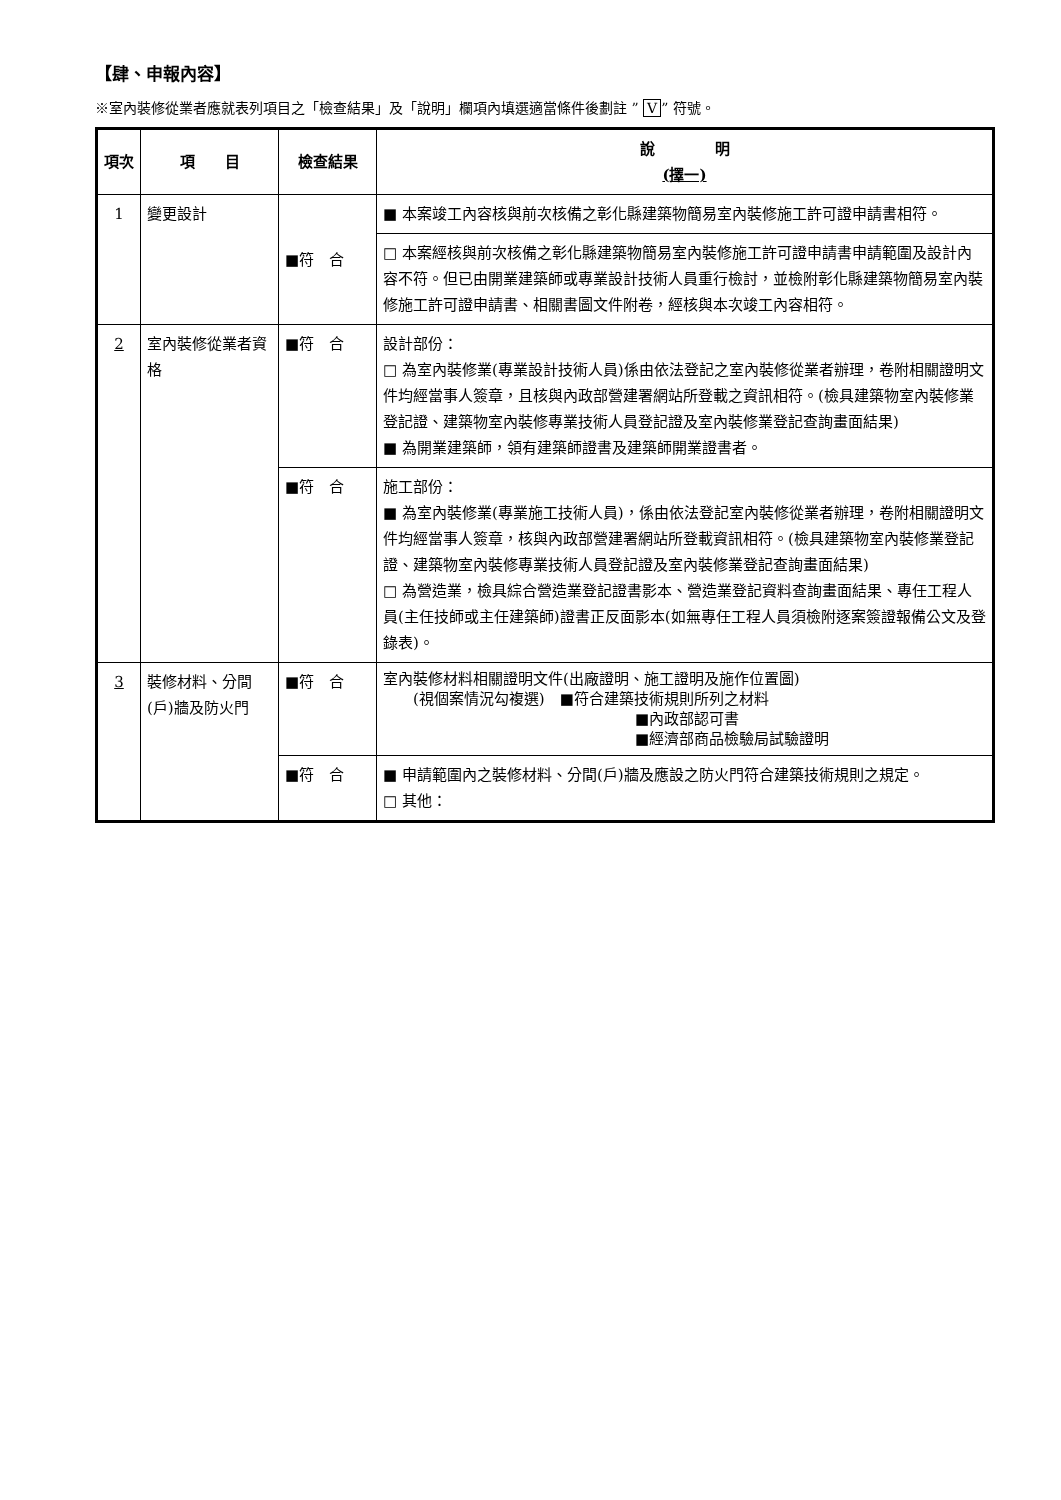【肆、申報內容】
※室內裝修從業者應就表列項目之「檢查結果」及「說明」欄項內填選適當條件後劃註 ” V” 符號。
| 項次 | 項 目 | 檢查結果 | 說 明 (擇一) |
| --- | --- | --- | --- |
| 1 | 變更設計 | ■符 合 | ■ 本案竣工內容核與前次核備之彰化縣建築物簡易室內裝修施工許可證申請書相符。 |
| | | | □ 本案經核與前次核備之彰化縣建築物簡易室內裝修施工許可證申請書申請範圍及設計內容不符。但已由開業建築師或專業設計技術人員重行檢討，並檢附彰化縣建築物簡易室內裝修施工許可證申請書、相關書圖文件附卷，經核與本次竣工內容相符。 |
| 2 | 室內裝修從業者資格 | ■符 合 | 設計部份： □ 為室內裝修業(專業設計技術人員)係由依法登記之室內裝修從業者辦理，卷附相關證明文件均經當事人簽章，且核與內政部營建署網站所登載之資訊相符。(檢具建築物室內裝修業登記證、建築物室內裝修專業技術人員登記證及室內裝修業登記查詢畫面結果) ■ 為開業建築師，領有建築師證書及建築師開業證書者。 |
| | | ■符 合 | 施工部份： ■ 為室內裝修業(專業施工技術人員)，係由依法登記室內裝修從業者辦理，卷附相關證明文件均經當事人簽章，核與內政部營建署網站所登載資訊相符。(檢具建築物室內裝修業登記證、建築物室內裝修專業技術人員登記證及室內裝修業登記查詢畫面結果) □ 為營造業，檢具綜合營造業登記證書影本、營造業登記資料查詢畫面結果、專任工程人員(主任技師或主任建築師)證書正反面影本(如無專任工程人員須檢附逐案簽證報備公文及登錄表)。 |
| 3 | 裝修材料、分間(戶)牆及防火門 | ■符 合 | 室內裝修材料相關證明文件(出廠證明、施工證明及施作位置圖) (視個案情況勾複選) ■符合建築技術規則所列之材料 ■內政部認可書 ■經濟部商品檢驗局試驗證明 |
| | | ■符 合 | ■ 申請範圍內之裝修材料、分間(戶)牆及應設之防火門符合建築技術規則之規定。 □ 其他： |